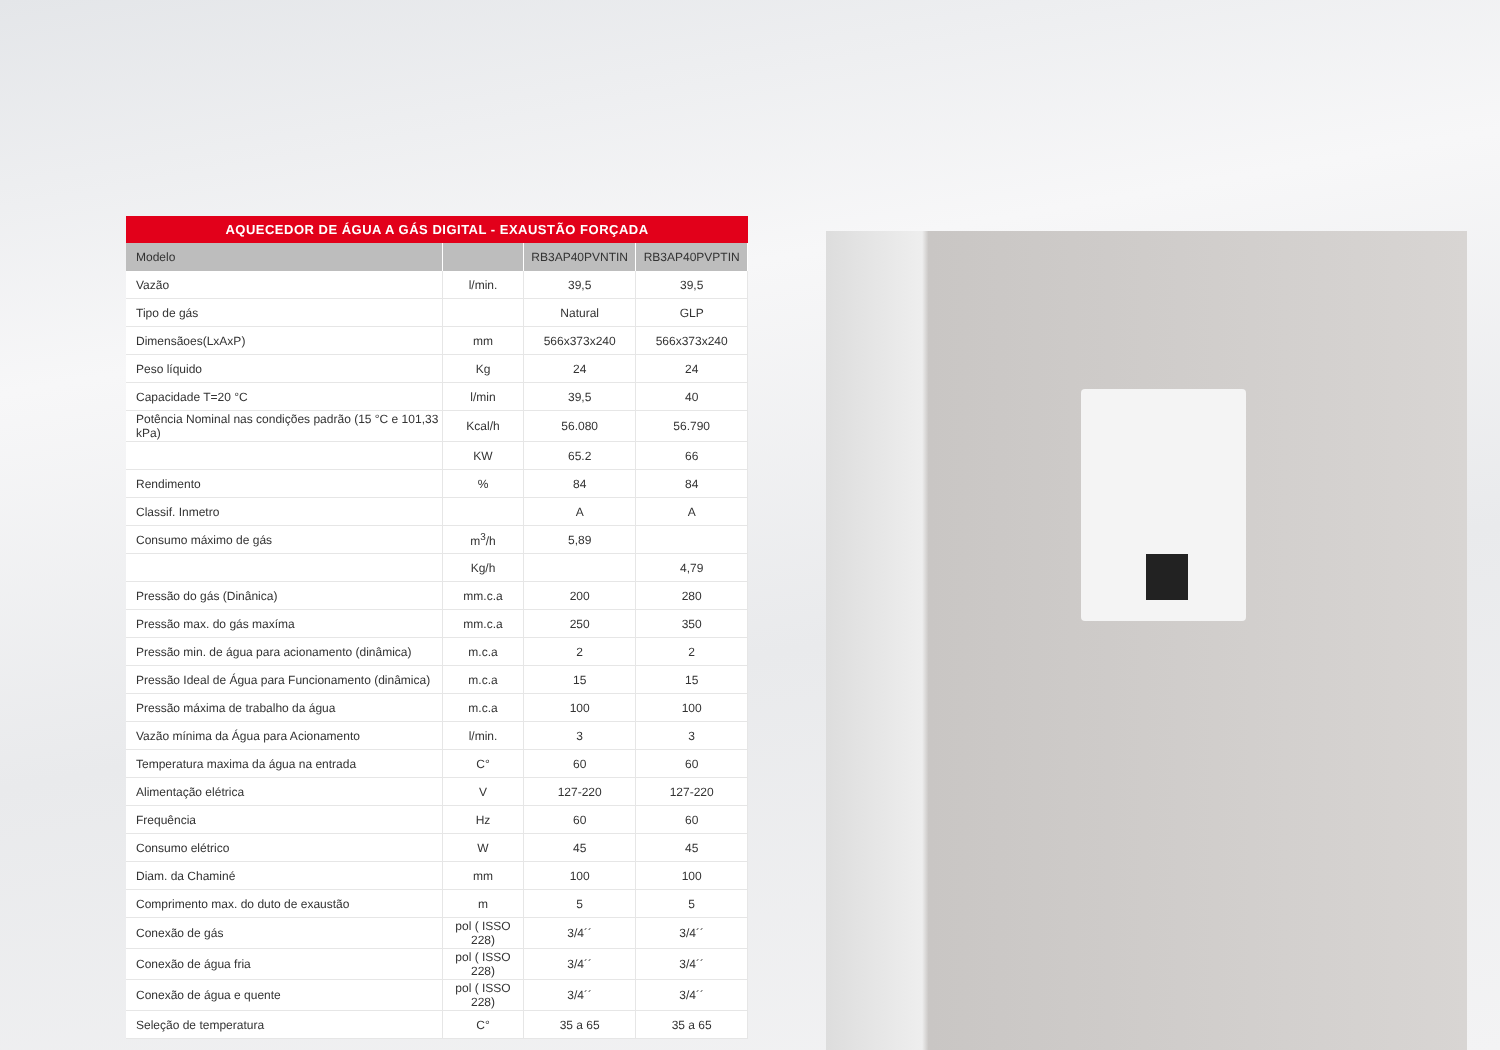AQUECEDOR DE ÁGUA A GÁS DIGITAL - EXAUSTÃO FORÇADA
| Modelo | | RB3AP40PVNTIN | RB3AP40PVPTIN |
| --- | --- | --- | --- |
| Vazão | l/min. | 39,5 | 39,5 |
| Tipo de gás | | Natural | GLP |
| Dimensãoes(LxAxP) | mm | 566x373x240 | 566x373x240 |
| Peso líquido | Kg | 24 | 24 |
| Capacidade T=20 °C | l/min | 39,5 | 40 |
| Potência Nominal nas condições padrão (15 °C e 101,33 kPa) | Kcal/h | 56.080 | 56.790 |
| | KW | 65.2 | 66 |
| Rendimento | % | 84 | 84 |
| Classif. Inmetro | | A | A |
| Consumo máximo de gás | m<sup>3</sup>/h | 5,89 | |
| | Kg/h | | 4,79 |
| Pressão do gás (Dinânica) | mm.c.a | 200 | 280 |
| Pressão max. do gás maxíma | mm.c.a | 250 | 350 |
| Pressão min. de água para acionamento (dinâmica) | m.c.a | 2 | 2 |
| Pressão Ideal de Água para Funcionamento (dinâmica) | m.c.a | 15 | 15 |
| Pressão máxima de trabalho da água | m.c.a | 100 | 100 |
| Vazão mínima da Água para Acionamento | l/min. | 3 | 3 |
| Temperatura maxima da água na entrada | C° | 60 | 60 |
| Alimentação elétrica | V | 127-220 | 127-220 |
| Frequência | Hz | 60 | 60 |
| Consumo elétrico | W | 45 | 45 |
| Diam. da Chaminé | mm | 100 | 100 |
| Comprimento max. do duto de exaustão | m | 5 | 5 |
| Conexão de gás | pol ( ISSO 228) | 3/4´´ | 3/4´´ |
| Conexão de água fria | pol ( ISSO 228) | 3/4´´ | 3/4´´ |
| Conexão de água e quente | pol ( ISSO 228) | 3/4´´ | 3/4´´ |
| Seleção de temperatura | C° | 35 a 65 | 35 a 65 |